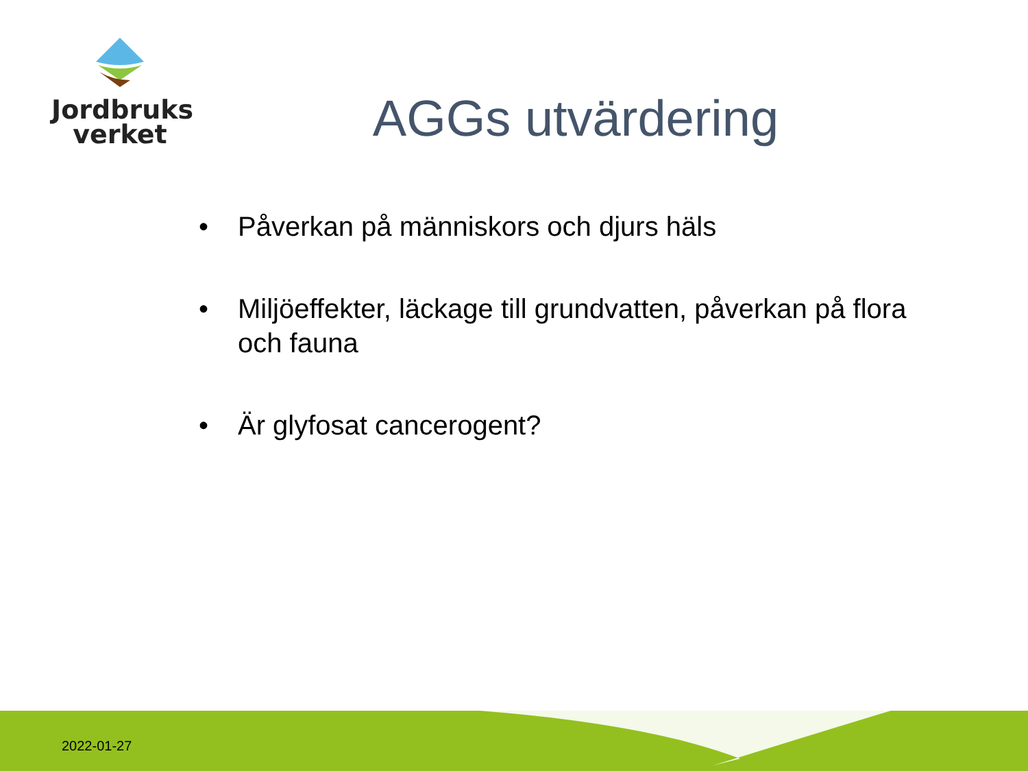Jordbruks
verket
AGGs utvärdering
• Påverkan på människors och djurs häls
• Miljöeffekter, läckage till grundvatten, påverkan på flora och fauna
• Är glyfosat cancerogent?
2022-01-27